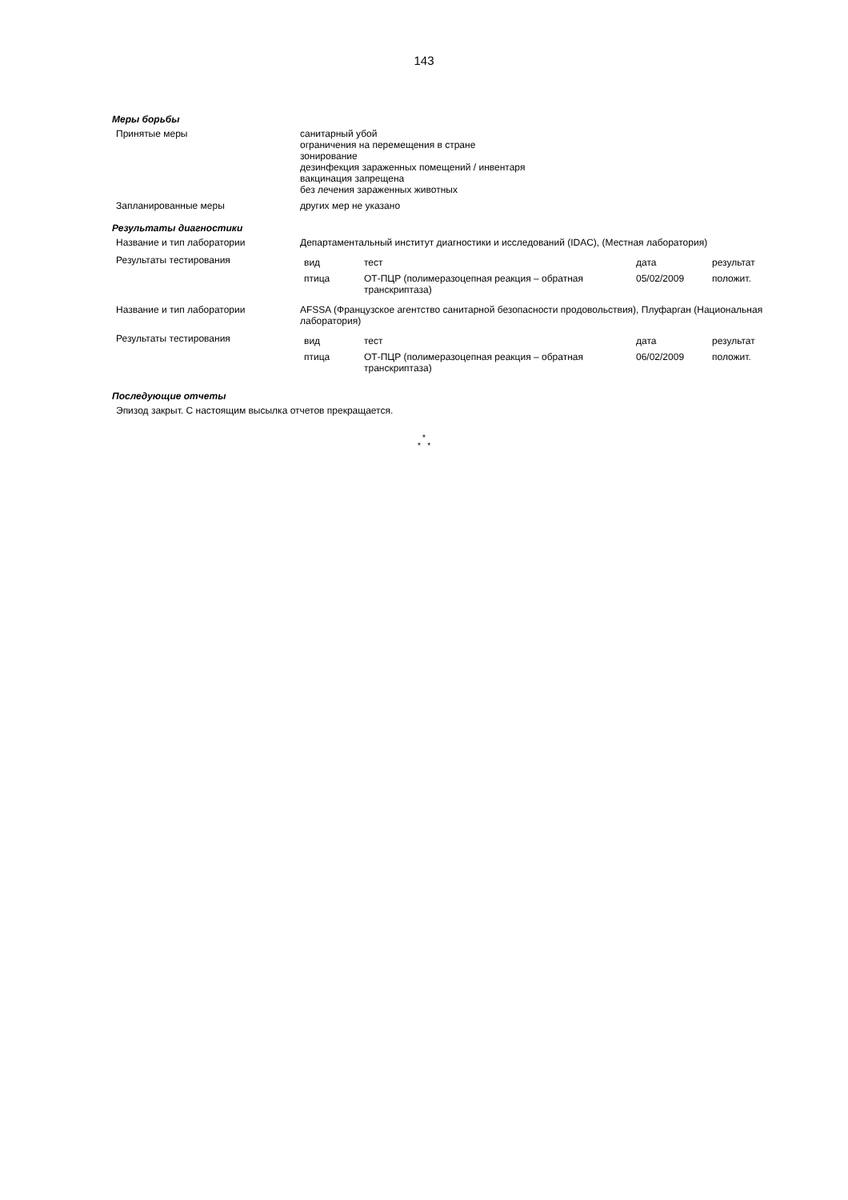143
Меры борьбы
| Принятые меры | санитарный убой ограничения на перемещения в стране зонирование дезинфекция зараженных помещений / инвентаря вакцинация запрещена без лечения зараженных животных |
| Запланированные меры | других мер не указано |
Результаты диагностики
| Название и тип лаборатории | Департаментальный институт диагностики и исследований (IDAC), (Местная лаборатория) |
| Результаты тестирования | / вид / тест / дата / результат / / птица / ОТ-ПЦР (полимеразоцепная реакция – обратная транскриптаза) / 05/02/2009 / положит. / |
| Название и тип лаборатории | AFSSA (Французское агентство санитарной безопасности продовольствия), Плуфарган (Национальная лаборатория) |
| Результаты тестирования | / вид / тест / дата / результат / / птица / ОТ-ПЦР (полимеразоцепная реакция – обратная транскриптаза) / 06/02/2009 / положит. / |
Последующие отчеты
Эпизод закрыт. С настоящим высылка отчетов прекращается.
*
* *